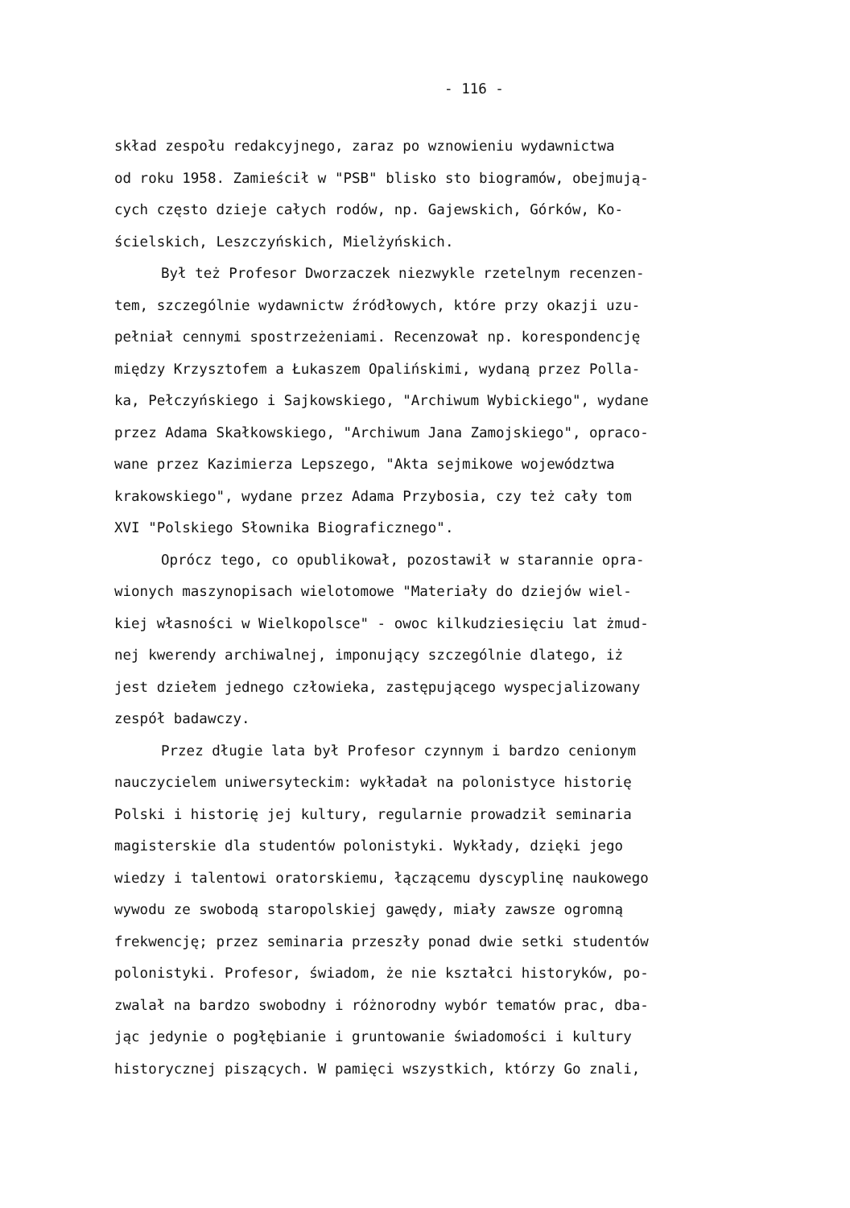- 116 -
skład zespołu redakcyjnego, zaraz po wznowieniu wydawnictwa
od roku 1958. Zamieścił w "PSB" blisko sto biogramów, obejmują-
cych często dzieje całych rodów, np. Gajewskich, Górków, Ko-
ścielskich, Leszczyńskich, Mielżyńskich.
Był też Profesor Dworzaczek niezwykle rzetelnym recenzen-
tem, szczególnie wydawnictw źródłowych, które przy okazji uzu-
pełniał cennymi spostrzeżeniami. Recenzował np. korespondencję
między Krzysztofem a Łukaszem Opalińskimi, wydaną przez Polla-
ka, Pełczyńskiego i Sajkowskiego, "Archiwum Wybickiego", wydane
przez Adama Skałkowskiego, "Archiwum Jana Zamojskiego", opraco-
wane przez Kazimierza Lepszego, "Akta sejmikowe województwa
krakowskiego", wydane przez Adama Przybosia, czy też cały tom
XVI "Polskiego Słownika Biograficznego".
Oprócz tego, co opublikował, pozostawił w starannie opra-
wionych maszynopisach wielotomowe "Materiały do dziejów wiel-
kiej własności w Wielkopolsce" - owoc kilkudziesięciu lat żmud-
nej kwerendy archiwalnej, imponujący szczególnie dlatego, iż
jest dziełem jednego człowieka, zastępującego wyspecjalizowany
zespół badawczy.
Przez długie lata był Profesor czynnym i bardzo cenionym
nauczycielem uniwersyteckim: wykładał na polonistyce historię
Polski i historię jej kultury, regularnie prowadził seminaria
magisterskie dla studentów polonistyki. Wykłady, dzięki jego
wiedzy i talentowi oratorskiemu, łączącemu dyscyplinę naukowego
wywodu ze swobodą staropolskiej gawędy, miały zawsze ogromną
frekwencję; przez seminaria przeszły ponad dwie setki studentów
polonistyki. Profesor, świadom, że nie kształci historyków, po-
zwalał na bardzo swobodny i różnorodny wybór tematów prac, dba-
jąc jedynie o pogłębianie i gruntowanie świadomości i kultury
historycznej piszących. W pamięci wszystkich, którzy Go znali,